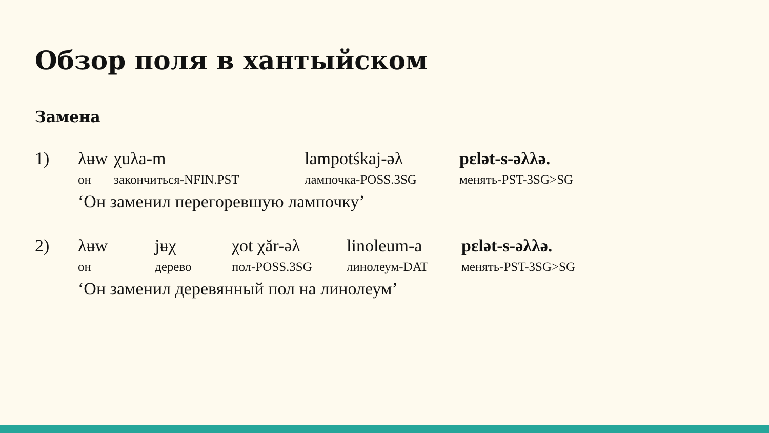Обзор поля в хантыйском
Замена
| 1) | λʉw | χuλa-m | lampotśkaj-əλ | pɛlət-s-əλλə. |
| | он | закончиться-NFIN.PST | лампочка-POSS.3SG | менять-PST-3SG>SG |
| | ‘Он заменил перегоревшую лампочку’ | | | |
| 2) | λʉw | jʉχ | χot χăr-əλ | linoleum-a | pɛlət-s-əλλə. |
| | он | дерево | пол-POSS.3SG | линолеум-DAT | менять-PST-3SG>SG |
| | ‘Он заменил деревянный пол на линолеум’ | | | | |